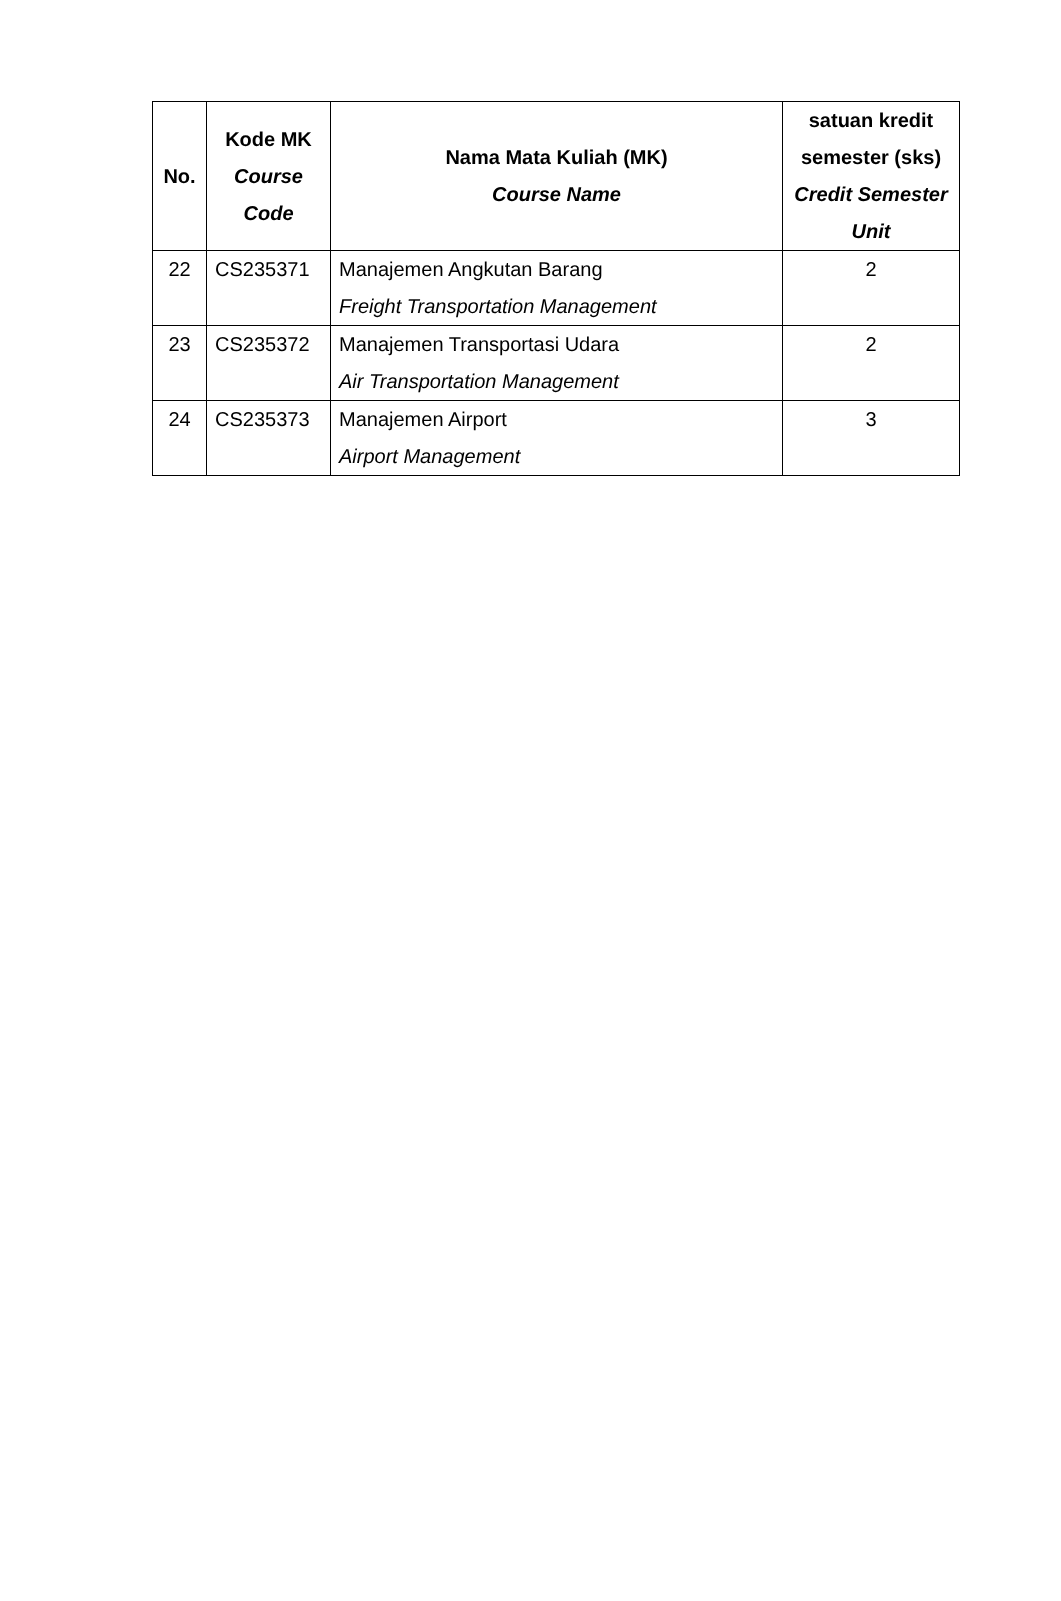| No. | Kode MK Course Code | Nama Mata Kuliah (MK) Course Name | satuan kredit semester (sks) Credit Semester Unit |
| --- | --- | --- | --- |
| 22 | CS235371 | Manajemen Angkutan Barang Freight Transportation Management | 2 |
| 23 | CS235372 | Manajemen Transportasi Udara Air Transportation Management | 2 |
| 24 | CS235373 | Manajemen Airport Airport Management | 3 |